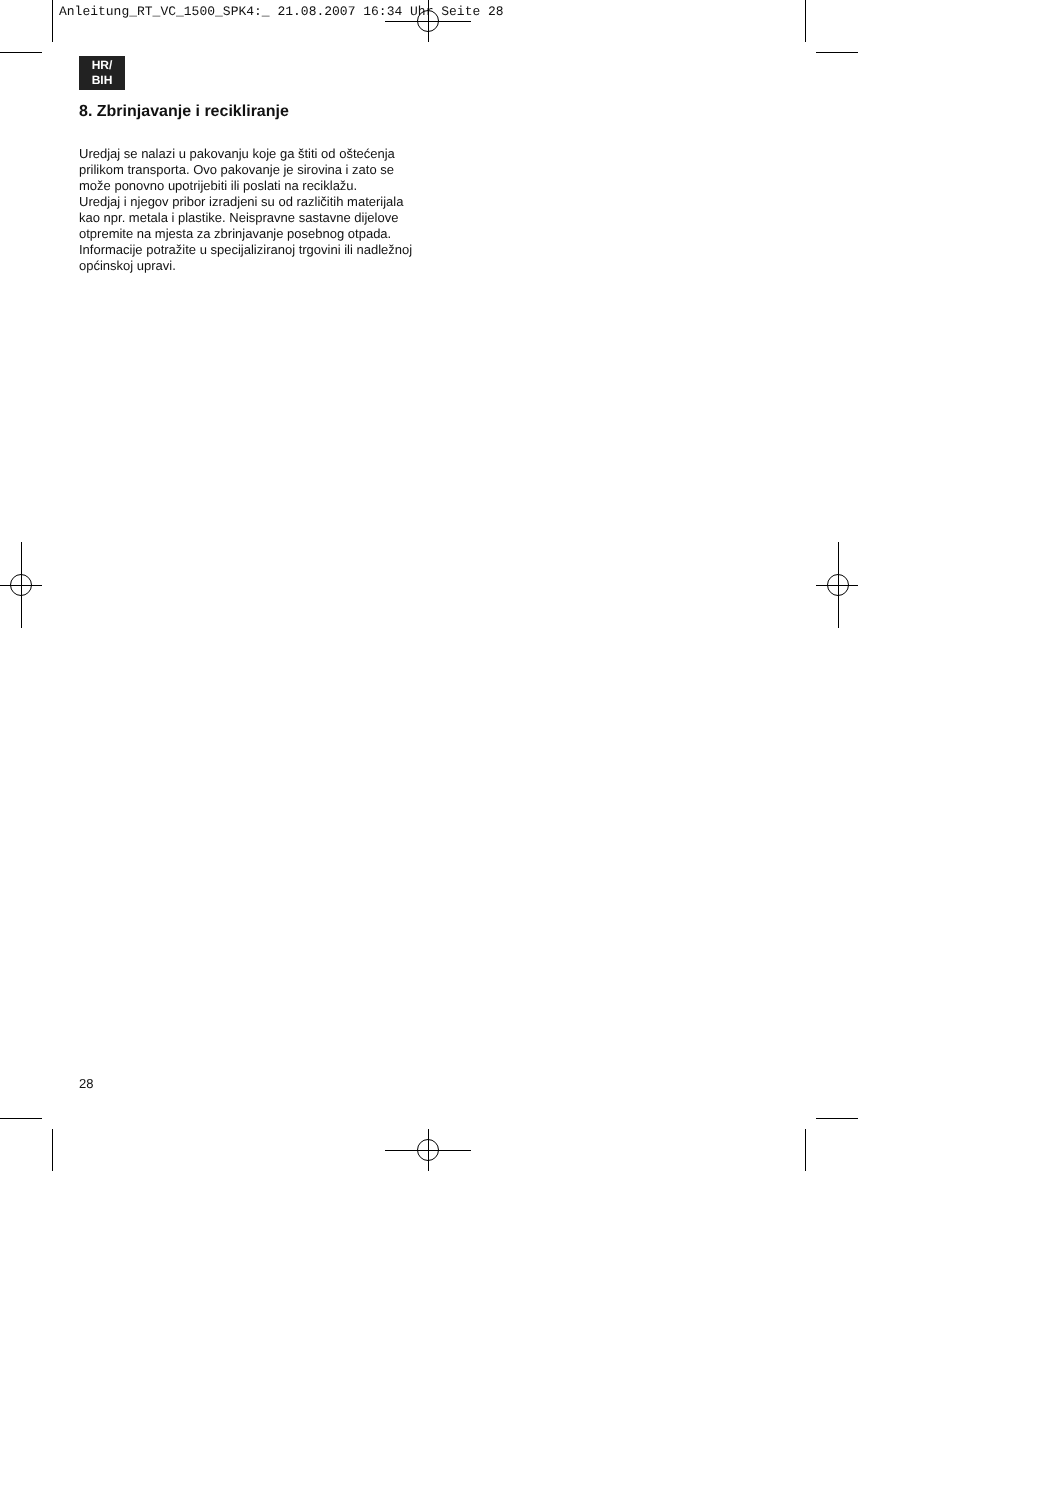Anleitung_RT_VC_1500_SPK4:_ 21.08.2007 16:34 Uhr Seite 28
HR/
BIH
8. Zbrinjavanje i recikliranje
Uredjaj se nalazi u pakovanju koje ga štiti od oštećenja prilikom transporta. Ovo pakovanje je sirovina i zato se može ponovno upotrijebiti ili poslati na reciklažu.
Uredjaj i njegov pribor izradjeni su od različitih materijala kao npr. metala i plastike. Neispravne sastavne dijelove otpremite na mjesta za zbrinjavanje posebnog otpada. Informacije potražite u specijaliziranoj trgovini ili nadležnoj općinskoj upravi.
28